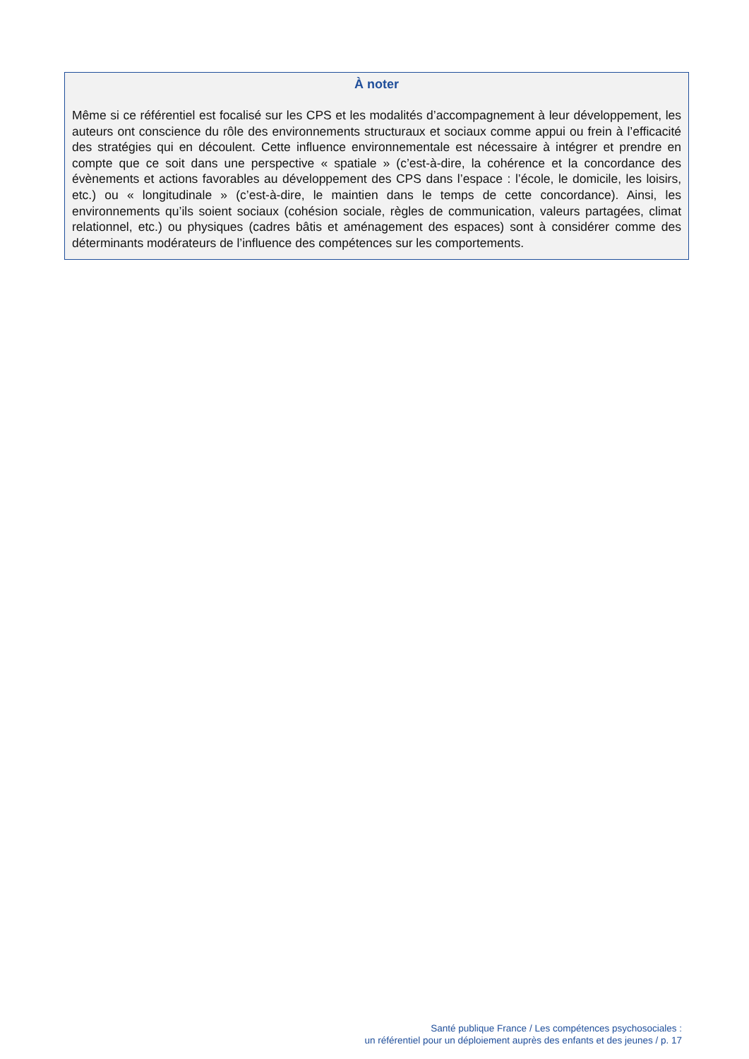À noter
Même si ce référentiel est focalisé sur les CPS et les modalités d’accompagnement à leur développement, les auteurs ont conscience du rôle des environnements structuraux et sociaux comme appui ou frein à l’efficacité des stratégies qui en découlent. Cette influence environnementale est nécessaire à intégrer et prendre en compte que ce soit dans une perspective « spatiale » (c’est-à-dire, la cohérence et la concordance des évènements et actions favorables au développement des CPS dans l’espace : l’école, le domicile, les loisirs, etc.) ou « longitudinale » (c’est-à-dire, le maintien dans le temps de cette concordance). Ainsi, les environnements qu’ils soient sociaux (cohésion sociale, règles de communication, valeurs partagées, climat relationnel, etc.) ou physiques (cadres bâtis et aménagement des espaces) sont à considérer comme des déterminants modérateurs de l’influence des compétences sur les comportements.
Santé publique France / Les compétences psychosociales :
un référentiel pour un déploiement auprès des enfants et des jeunes / p. 17